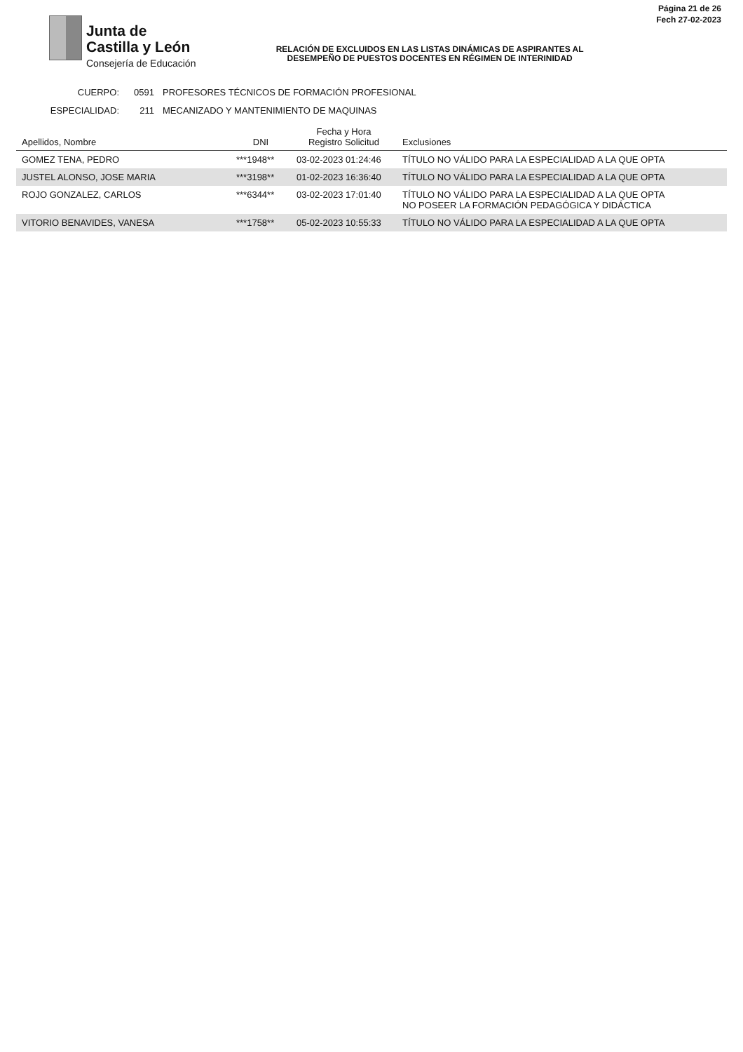Junta de
Castilla y León
Consejería de Educación
RELACIÓN DE EXCLUIDOS EN LAS LISTAS DINÁMICAS DE ASPIRANTES AL
DESEMPEÑO DE PUESTOS DOCENTES EN RÉGIMEN DE INTERINIDAD
Página 21 de 26
Fech 27-02-2023
CUERPO: 0591 PROFESORES TÉCNICOS DE FORMACIÓN PROFESIONAL
ESPECIALIDAD: 211 MECANIZADO Y MANTENIMIENTO DE MAQUINAS
| Apellidos, Nombre | DNI | Fecha y Hora Registro Solicitud | Exclusiones |
| --- | --- | --- | --- |
| GOMEZ TENA, PEDRO | ***1948** | 03-02-2023 01:24:46 | TÍTULO NO VÁLIDO PARA LA ESPECIALIDAD A LA QUE OPTA |
| JUSTEL ALONSO, JOSE MARIA | ***3198** | 01-02-2023 16:36:40 | TÍTULO NO VÁLIDO PARA LA ESPECIALIDAD A LA QUE OPTA |
| ROJO GONZALEZ, CARLOS | ***6344** | 03-02-2023 17:01:40 | TÍTULO NO VÁLIDO PARA LA ESPECIALIDAD A LA QUE OPTA NO POSEER LA FORMACIÓN PEDAGÓGICA Y DIDÁCTICA |
| VITORIO BENAVIDES, VANESA | ***1758** | 05-02-2023 10:55:33 | TÍTULO NO VÁLIDO PARA LA ESPECIALIDAD A LA QUE OPTA |